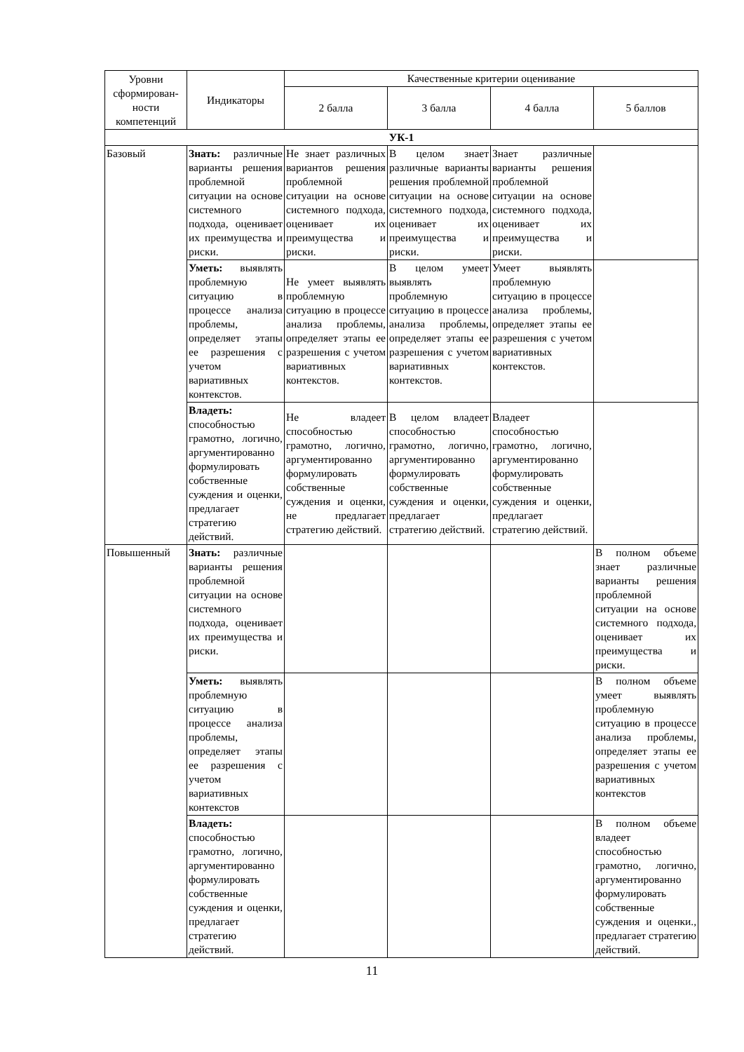| Уровни сформирован­ности компетенций | Индикаторы | Качественные критерии оценивание | | | |
| --- | --- | --- | --- | --- | --- |
| | | 2 балла | 3 балла | 4 балла | 5 баллов |
| УК-1 | | | | | |
| Базовый | Знать: различные варианты решения проблемной ситуации на основе системного подхода, оценивает их преимущества и риски. | Не знает различных вариантов решения проблемной ситуации на основе системного подхода, оценивает их преимущества и риски. | В целом знает различные варианты решения проблемной ситуации на основе системного подхода, оценивает их преимущества и риски. | Знает различные варианты решения проблемной ситуации на основе системного подхода, оценивает их преимущества и риски. | |
| | Уметь: выявлять проблемную ситуацию в процессе анализа проблемы, определяет этапы ее разрешения с учетом вариативных контекстов. | Не умеет выявлять проблемную ситуацию в процессе анализа проблемы, определяет этапы ее разрешения с учетом вариативных контекстов. | В целом умеет выявлять проблемную ситуацию в процессе анализа проблемы, определяет этапы ее разрешения с учетом вариативных контекстов. | Умеет выявлять проблемную ситуацию в процессе анализа проблемы, определяет этапы ее разрешения с учетом вариативных контекстов. | |
| | Владеть: способностью грамотно, логично, аргументированно формулировать собственные суждения и оценки, предлагает стратегию действий. | Не владеет способностью грамотно, логично, аргументированно формулировать собственные суждения и оценки, не предлагает стратегию действий. | В целом владеет способностью грамотно, логично, аргументированно формулировать собственные суждения и оценки, предлагает стратегию действий. | Владеет способностью грамотно, логично, аргументированно формулировать собственные суждения и оценки, предлагает стратегию действий. | |
| Повышенный | Знать: различные варианты решения проблемной ситуации на основе системного подхода, оценивает их преимущества и риски. | | | | В полном объеме знает различные варианты решения проблемной ситуации на основе системного подхода, оценивает их преимущества и риски. |
| | Уметь: выявлять проблемную ситуацию в процессе анализа проблемы, определяет этапы ее разрешения с учетом вариативных контекстов | | | | В полном объеме умеет выявлять проблемную ситуацию в процессе анализа проблемы, определяет этапы ее разрешения с учетом вариативных контекстов |
| | Владеть: способностью грамотно, логично, аргументированно формулировать собственные суждения и оценки, предлагает стратегию действий. | | | | В полном объеме владеет способностью грамотно, логично, аргументированно формулировать собственные суждения и оценки., предлагает стратегию действий. |
11